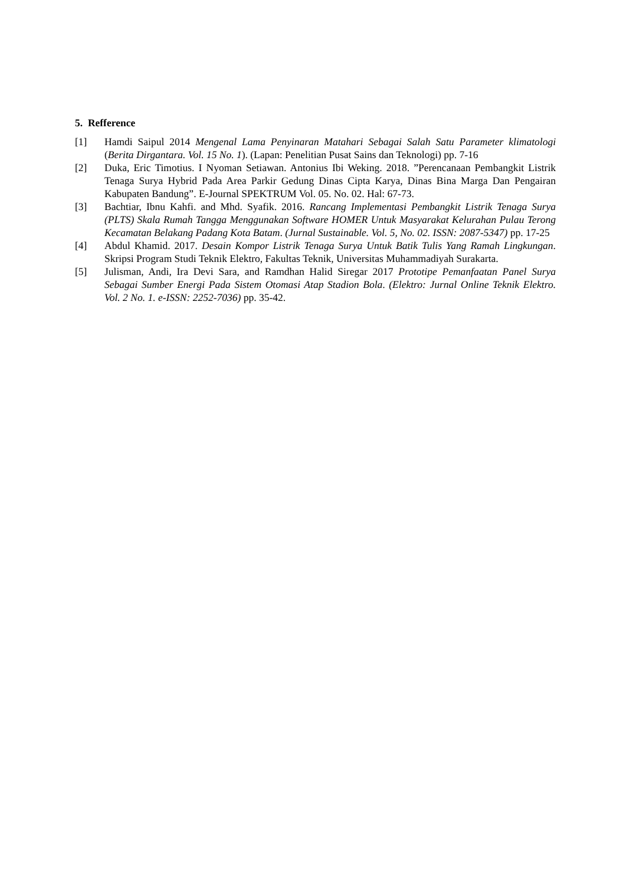5. Refference
[1] Hamdi Saipul 2014 Mengenal Lama Penyinaran Matahari Sebagai Salah Satu Parameter klimatologi (Berita Dirgantara. Vol. 15 No. 1). (Lapan: Penelitian Pusat Sains dan Teknologi) pp. 7-16
[2] Duka, Eric Timotius. I Nyoman Setiawan. Antonius Ibi Weking. 2018. ”Perencanaan Pembangkit Listrik Tenaga Surya Hybrid Pada Area Parkir Gedung Dinas Cipta Karya, Dinas Bina Marga Dan Pengairan Kabupaten Bandung”. E-Journal SPEKTRUM Vol. 05. No. 02. Hal: 67-73.
[3] Bachtiar, Ibnu Kahfi. and Mhd. Syafik. 2016. Rancang Implementasi Pembangkit Listrik Tenaga Surya (PLTS) Skala Rumah Tangga Menggunakan Software HOMER Untuk Masyarakat Kelurahan Pulau Terong Kecamatan Belakang Padang Kota Batam. (Jurnal Sustainable. Vol. 5, No. 02. ISSN: 2087-5347) pp. 17-25
[4] Abdul Khamid. 2017. Desain Kompor Listrik Tenaga Surya Untuk Batik Tulis Yang Ramah Lingkungan. Skripsi Program Studi Teknik Elektro, Fakultas Teknik, Universitas Muhammadiyah Surakarta.
[5] Julisman, Andi, Ira Devi Sara, and Ramdhan Halid Siregar 2017 Prototipe Pemanfaatan Panel Surya Sebagai Sumber Energi Pada Sistem Otomasi Atap Stadion Bola. (Elektro: Jurnal Online Teknik Elektro. Vol. 2 No. 1. e-ISSN: 2252-7036) pp. 35-42.